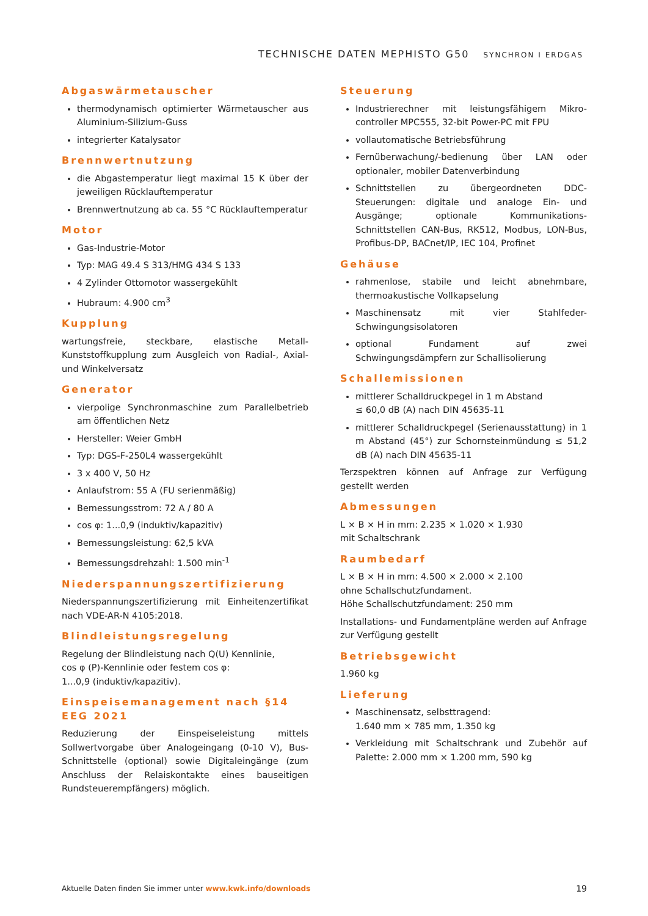TECHNISCHE DATEN MEPHISTO G50 SYNCHRON I ERDGAS
Abgaswärmetauscher
thermodynamisch optimierter Wärmetauscher aus Aluminium-Silizium-Guss
integrierter Katalysator
Brennwertnutzung
die Abgastemperatur liegt maximal 15 K über der jeweiligen Rücklauftemperatur
Brennwertnutzung ab ca. 55 °C Rücklauftemperatur
Motor
Gas-Industrie-Motor
Typ: MAG 49.4 S 313/HMG 434 S 133
4 Zylinder Ottomotor wassergekühlt
Hubraum: 4.900 cm<sup>3</sup>
Kupplung
wartungsfreie, steckbare, elastische Metall-Kunststoffkupplung zum Ausgleich von Radial-, Axial- und Winkelversatz
Generator
vierpolige Synchronmaschine zum Parallelbetrieb am öffentlichen Netz
Hersteller: Weier GmbH
Typ: DGS-F-250L4 wassergekühlt
3 x 400 V, 50 Hz
Anlaufstrom: 55 A (FU serienmäßig)
Bemessungsstrom: 72 A / 80 A
cos φ: 1...0,9 (induktiv/kapazitiv)
Bemessungsleistung: 62,5 kVA
Bemessungsdrehzahl: 1.500 min<sup>-1</sup>
Niederspannungszertifizierung
Niederspannungszertifizierung mit Einheitenzertifikat nach VDE-AR-N 4105:2018.
Blindleistungsregelung
Regelung der Blindleistung nach Q(U) Kennlinie,
cos φ (P)-Kennlinie oder festem cos φ:
1...0,9 (induktiv/kapazitiv).
Einspeisemanagement nach §14 EEG 2021
Reduzierung der Einspeiseleistung mittels Sollwertvorgabe über Analogeingang (0-10 V), Bus-Schnittstelle (optional) sowie Digitaleingänge (zum Anschluss der Relaiskontakte eines bauseitigen Rundsteuerempfängers) möglich.
Steuerung
Industrierechner mit leistungsfähigem Mikro-controller MPC555, 32-bit Power-PC mit FPU
vollautomatische Betriebsführung
Fernüberwachung/-bedienung über LAN oder optionaler, mobiler Datenverbindung
Schnittstellen zu übergeordneten DDC-Steuerungen: digitale und analoge Ein- und Ausgänge; optionale Kommunikations-Schnittstellen CAN-Bus, RK512, Modbus, LON-Bus, Profibus-DP, BACnet/IP, IEC 104, Profinet
Gehäuse
rahmenlose, stabile und leicht abnehmbare, thermoakustische Vollkapselung
Maschinensatz mit vier Stahlfeder-Schwingungsisolatoren
optional Fundament auf zwei Schwingungsdämpfern zur Schallisolierung
Schallemissionen
mittlerer Schalldruckpegel in 1 m Abstand
≤ 60,0 dB (A) nach DIN 45635-11
mittlerer Schalldruckpegel (Serienausstattung) in 1 m Abstand (45°) zur Schornsteinmündung ≤ 51,2 dB (A) nach DIN 45635-11
Terzspektren können auf Anfrage zur Verfügung gestellt werden
Abmessungen
L × B × H in mm: 2.235 × 1.020 × 1.930
mit Schaltschrank
Raumbedarf
L × B × H in mm: 4.500 × 2.000 × 2.100
ohne Schallschutzfundament.
Höhe Schallschutzfundament: 250 mm
Installations- und Fundamentpläne werden auf Anfrage zur Verfügung gestellt
Betriebsgewicht
1.960 kg
Lieferung
Maschinensatz, selbsttragend:
1.640 mm × 785 mm, 1.350 kg
Verkleidung mit Schaltschrank und Zubehör auf Palette: 2.000 mm × 1.200 mm, 590 kg
Aktuelle Daten finden Sie immer unter www.kwk.info/downloads 19